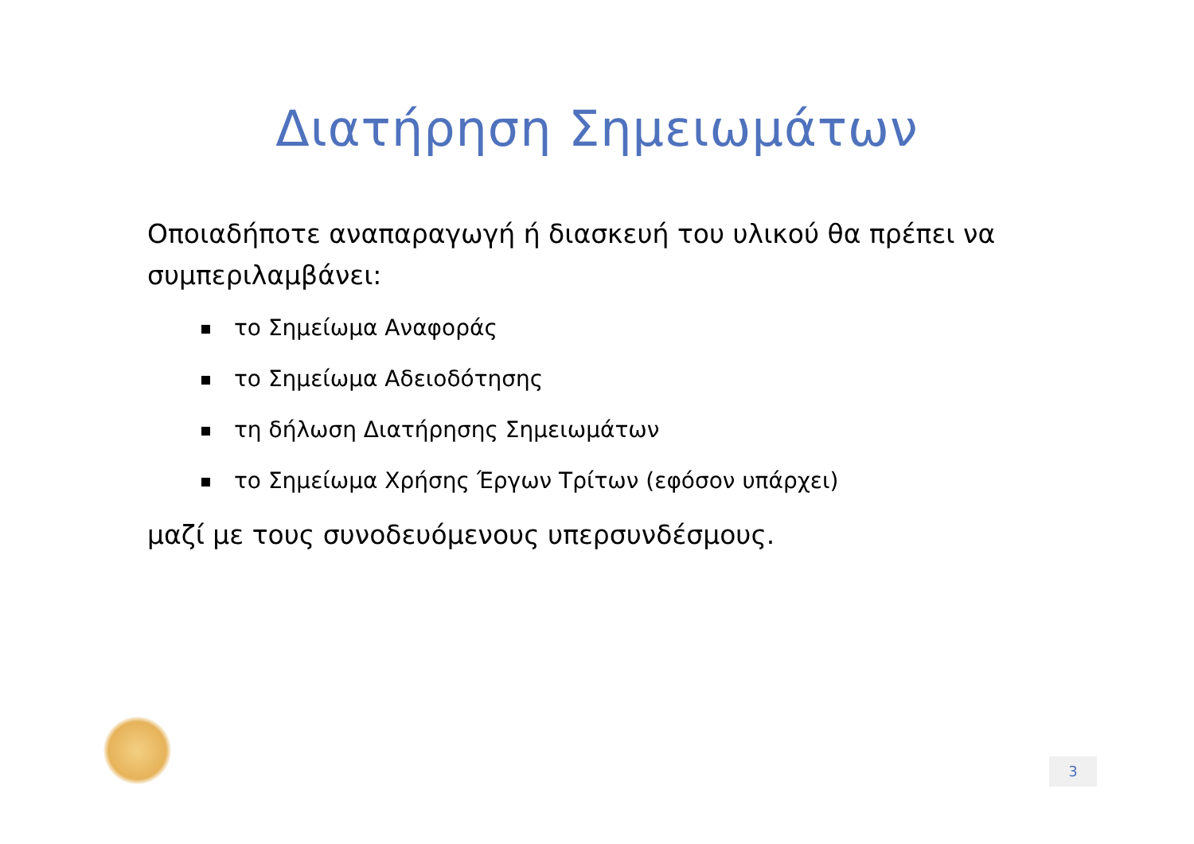Διατήρηση Σημειωμάτων
Οποιαδήποτε αναπαραγωγή ή διασκευή του υλικού θα πρέπει να συμπεριλαμβάνει:
το Σημείωμα Αναφοράς
το Σημείωμα Αδειοδότησης
τη δήλωση Διατήρησης Σημειωμάτων
το Σημείωμα Χρήσης Έργων Τρίτων (εφόσον υπάρχει)
μαζί με τους συνοδευόμενους υπερσυνδέσμους.
3